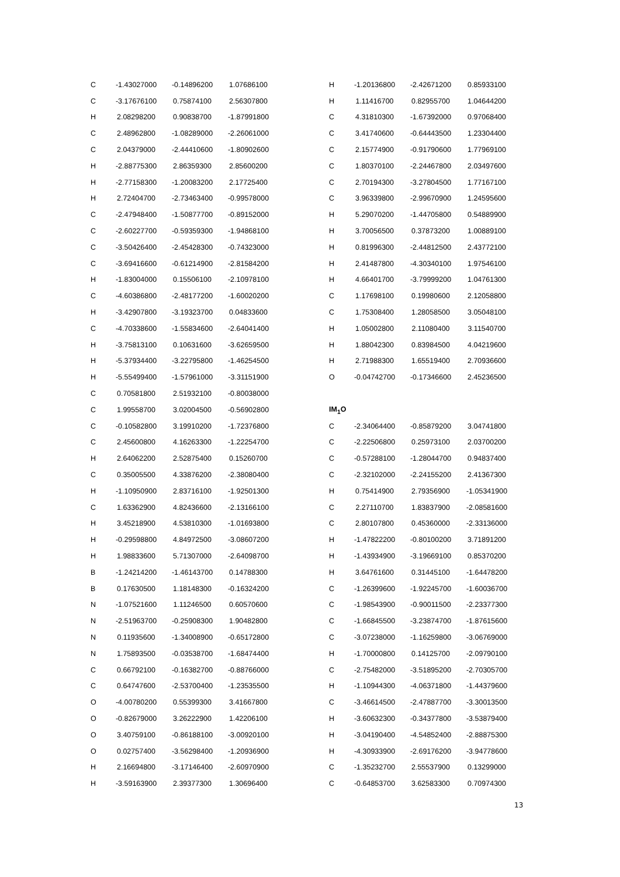| C | -1.43027000 | -0.14896200 | 1.07686100 |
| C | -3.17676100 | 0.75874100 | 2.56307800 |
| H | 2.08298200 | 0.90838700 | -1.87991800 |
| C | 2.48962800 | -1.08289000 | -2.26061000 |
| C | 2.04379000 | -2.44410600 | -1.80902600 |
| H | -2.88775300 | 2.86359300 | 2.85600200 |
| H | -2.77158300 | -1.20083200 | 2.17725400 |
| H | 2.72404700 | -2.73463400 | -0.99578000 |
| C | -2.47948400 | -1.50877700 | -0.89152000 |
| C | -2.60227700 | -0.59359300 | -1.94868100 |
| C | -3.50426400 | -2.45428300 | -0.74323000 |
| C | -3.69416600 | -0.61214900 | -2.81584200 |
| H | -1.83004000 | 0.15506100 | -2.10978100 |
| C | -4.60386800 | -2.48177200 | -1.60020200 |
| H | -3.42907800 | -3.19323700 | 0.04833600 |
| C | -4.70338600 | -1.55834600 | -2.64041400 |
| H | -3.75813100 | 0.10631600 | -3.62659500 |
| H | -5.37934400 | -3.22795800 | -1.46254500 |
| H | -5.55499400 | -1.57961000 | -3.31151900 |
| C | 0.70581800 | 2.51932100 | -0.80038000 |
| C | 1.99558700 | 3.02004500 | -0.56902800 |
| C | -0.10582800 | 3.19910200 | -1.72376800 |
| C | 2.45600800 | 4.16263300 | -1.22254700 |
| H | 2.64062200 | 2.52875400 | 0.15260700 |
| C | 0.35005500 | 4.33876200 | -2.38080400 |
| H | -1.10950900 | 2.83716100 | -1.92501300 |
| C | 1.63362900 | 4.82436600 | -2.13166100 |
| H | 3.45218900 | 4.53810300 | -1.01693800 |
| H | -0.29598800 | 4.84972500 | -3.08607200 |
| H | 1.98833600 | 5.71307000 | -2.64098700 |
| B | -1.24214200 | -1.46143700 | 0.14788300 |
| B | 0.17630500 | 1.18148300 | -0.16324200 |
| N | -1.07521600 | 1.11246500 | 0.60570600 |
| N | -2.51963700 | -0.25908300 | 1.90482800 |
| N | 0.11935600 | -1.34008900 | -0.65172800 |
| N | 1.75893500 | -0.03538700 | -1.68474400 |
| C | 0.66792100 | -0.16382700 | -0.88766000 |
| C | 0.64747600 | -2.53700400 | -1.23535500 |
| O | -4.00780200 | 0.55399300 | 3.41667800 |
| O | -0.82679000 | 3.26222900 | 1.42206100 |
| O | 3.40759100 | -0.86188100 | -3.00920100 |
| O | 0.02757400 | -3.56298400 | -1.20936900 |
| H | 2.16694800 | -3.17146400 | -2.60970900 |
| H | -3.59163900 | 2.39377300 | 1.30696400 |
| H | -1.20136800 | -2.42671200 | 0.85933100 |
| H | 1.11416700 | 0.82955700 | 1.04644200 |
| C | 4.31810300 | -1.67392000 | 0.97068400 |
| C | 3.41740600 | -0.64443500 | 1.23304400 |
| C | 2.15774900 | -0.91790600 | 1.77969100 |
| C | 1.80370100 | -2.24467800 | 2.03497600 |
| C | 2.70194300 | -3.27804500 | 1.77167100 |
| C | 3.96339800 | -2.99670900 | 1.24595600 |
| H | 5.29070200 | -1.44705800 | 0.54889900 |
| H | 3.70056500 | 0.37873200 | 1.00889100 |
| H | 0.81996300 | -2.44812500 | 2.43772100 |
| H | 2.41487800 | -4.30340100 | 1.97546100 |
| H | 4.66401700 | -3.79999200 | 1.04761300 |
| C | 1.17698100 | 0.19980600 | 2.12058800 |
| C | 1.75308400 | 1.28058500 | 3.05048100 |
| H | 1.05002800 | 2.11080400 | 3.11540700 |
| H | 1.88042300 | 0.83984500 | 4.04219600 |
| H | 2.71988300 | 1.65519400 | 2.70936600 |
| O | -0.04742700 | -0.17346600 | 2.45236500 |
| IM<sub>1</sub>O | | | |
| C | -2.34064400 | -0.85879200 | 3.04741800 |
| C | -2.22506800 | 0.25973100 | 2.03700200 |
| C | -0.57288100 | -1.28044700 | 0.94837400 |
| C | -2.32102000 | -2.24155200 | 2.41367300 |
| H | 0.75414900 | 2.79356900 | -1.05341900 |
| C | 2.27110700 | 1.83837900 | -2.08581600 |
| C | 2.80107800 | 0.45360000 | -2.33136000 |
| H | -1.47822200 | -0.80100200 | 3.71891200 |
| H | -1.43934900 | -3.19669100 | 0.85370200 |
| H | 3.64761600 | 0.31445100 | -1.64478200 |
| C | -1.26399600 | -1.92245700 | -1.60036700 |
| C | -1.98543900 | -0.90011500 | -2.23377300 |
| C | -1.66845500 | -3.23874700 | -1.87615600 |
| C | -3.07238000 | -1.16259800 | -3.06769000 |
| H | -1.70000800 | 0.14125700 | -2.09790100 |
| C | -2.75482000 | -3.51895200 | -2.70305700 |
| H | -1.10944300 | -4.06371800 | -1.44379600 |
| C | -3.46614500 | -2.47887700 | -3.30013500 |
| H | -3.60632300 | -0.34377800 | -3.53879400 |
| H | -3.04190400 | -4.54852400 | -2.88875300 |
| H | -4.30933900 | -2.69176200 | -3.94778600 |
| C | -1.35232700 | 2.55537900 | 0.13299000 |
| C | -0.64853700 | 3.62583300 | 0.70974300 |
13